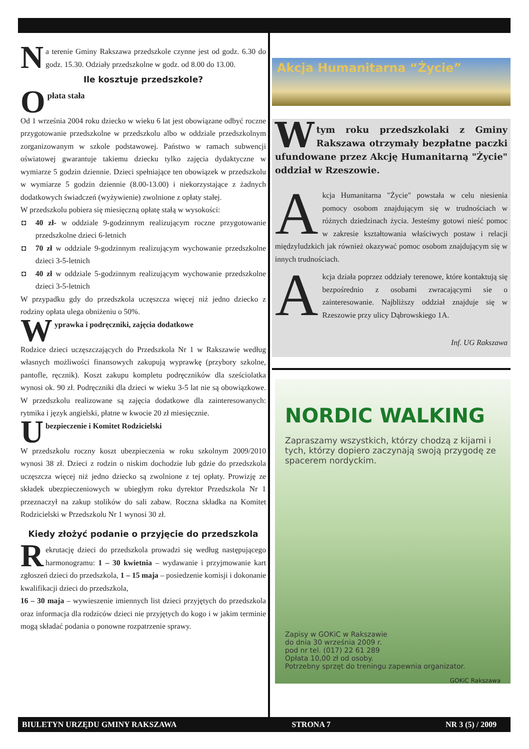Na terenie Gminy Rakszawa przedszkole czynne jest od godz. 6.30 do godz. 15.30. Odziały przedszkolne w godz. od 8.00 do 13.00.
Ile kosztuje przedszkole?
Opłata stała
Od 1 września 2004 roku dziecko w wieku 6 lat jest obowiązane odbyć roczne przygotowanie przedszkolne w przedszkolu albo w oddziale przedszkolnym zorganizowanym w szkole podstawowej. Państwo w ramach subwencji oświatowej gwarantuje takiemu dziecku tylko zajęcia dydaktyczne w wymiarze 5 godzin dziennie. Dzieci spełniające ten obowiązek w przedszkolu w wymiarze 5 godzin dziennie (8.00-13.00) i niekorzystające z żadnych dodatkowych świadczeń (wyżywienie) zwolnione z opłaty stałej.
W przedszkolu pobiera się miesięczną opłatę stałą w wysokości:
◘ 40 zł- w oddziale 9-godzinnym realizującym roczne przygotowanie przedszkolne dzieci 6-letnich
◘ 70 zł w oddziale 9-godzinnym realizującym wychowanie przedszkolne dzieci 3-5-letnich
◘ 40 zł w oddziale 5-godzinnym realizującym wychowanie przedszkolne dzieci 3-5-letnich
W przypadku gdy do przedszkola uczęszcza więcej niż jedno dziecko z rodziny opłata ulega obniżeniu o 50%.
Wyprawka i podręczniki, zajęcia dodatkowe
Rodzice dzieci uczęszczających do Przedszkola Nr 1 w Rakszawie według własnych możliwości finansowych zakupują wyprawkę (przybory szkolne, pantofle, ręcznik). Koszt zakupu kompletu podręczników dla sześciolatka wynosi ok. 90 zł. Podręczniki dla dzieci w wieku 3-5 lat nie są obowiązkowe. W przedszkolu realizowane są zajęcia dodatkowe dla zainteresowanych: rytmika i język angielski, płatne w kwocie 20 zł miesięcznie.
Ubezpieczenie i Komitet Rodzicielski
W przedszkolu roczny koszt ubezpieczenia w roku szkolnym 2009/2010 wynosi 38 zł. Dzieci z rodzin o niskim dochodzie lub gdzie do przedszkola uczęszcza więcej niż jedno dziecko są zwolnione z tej opłaty. Prowizję ze składek ubezpieczeniowych w ubiegłym roku dyrektor Przedszkola Nr 1 przeznaczył na zakup stolików do sali zabaw. Roczna składka na Komitet Rodzicielski w Przedszkolu Nr 1 wynosi 30 zł.
Kiedy złożyć podanie o przyjęcie do przedszkola
Rekrutację dzieci do przedszkola prowadzi się według następującego harmonogramu: 1 – 30 kwietnia – wydawanie i przyjmowanie kart zgłoszeń dzieci do przedszkola, 1 – 15 maja – posiedzenie komisji i dokonanie kwalifikacji dzieci do przedszkola,
16 – 30 maja – wywieszenie imiennych list dzieci przyjętych do przedszkola oraz informacja dla rodziców dzieci nie przyjętych do kogo i w jakim terminie mogą składać podania o ponowne rozpatrzenie sprawy.
Akcja Humanitarna “Życie”
W tym roku przedszkolaki z Gminy Rakszawa otrzymały bezpłatne paczki ufundowane przez Akcję Humanitarną "Życie" oddział w Rzeszowie.
Akcja Humanitarna "Życie" powstała w celu niesienia pomocy osobom znajdującym się w trudnościach w różnych dziedzinach życia. Jesteśmy gotowi nieść pomoc w zakresie kształtowania właściwych postaw i relacji międzyludzkich jak również okazywać pomoc osobom znajdującym się w innych trudnościach.
Akcja działa poprzez oddziały terenowe, które kontaktują się bezpośrednio z osobami zwracającymi sie o zainteresowanie. Najbliższy oddział znajduje się w Rzeszowie przy ulicy Dąbrowskiego 1A.
Inf. UG Rakszawa
NORDIC WALKING
Zapraszamy wszystkich, którzy chodzą z kijami i tych, którzy dopiero zaczynają swoją przygodę ze spacerem nordyckim.
Zapisy w GOKiC w Rakszawie
do dnia 30 września 2009 r.
pod nr tel. (017) 22 61 289
Opłata 10,00 zł od osoby.
Potrzebny sprzęt do treningu zapewnia organizator.
GOKiC Rakszawa
BIULETYN URZĘDU GMINY RAKSZAWA STRONA 7 NR 3 (5) / 2009